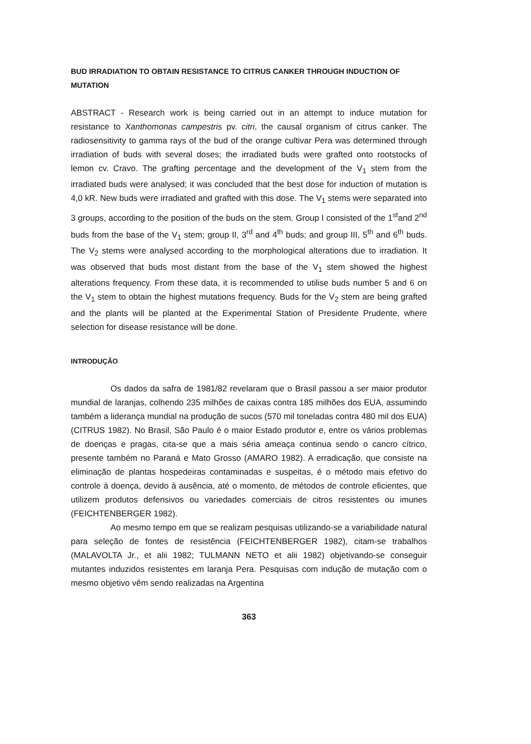BUD IRRADIATION TO OBTAIN RESISTANCE TO CITRUS CANKER THROUGH INDUCTION OF MUTATION
ABSTRACT - Research work is being carried out in an attempt to induce mutation for resistance to Xanthomonas campestris pv. citri, the causal organism of citrus canker. The radiosensitivity to gamma rays of the bud of the orange cultivar Pera was determined through irradiation of buds with several doses; the irradiated buds were grafted onto rootstocks of lemon cv. Cravo. The grafting percentage and the development of the V<sub>1</sub> stem from the irradiated buds were analysed; it was concluded that the best dose for induction of mutation is 4,0 kR. New buds were irradiated and grafted with this dose. The V<sub>1</sub> stems were separated into 3 groups, according to the position of the buds on the stem. Group I consisted of the 1<sup>st</sup>and 2<sup>nd</sup> buds from the base of the V<sub>1</sub> stem; group II, 3<sup>rd</sup> and 4<sup>th</sup> buds; and group III, 5<sup>th</sup> and 6<sup>th</sup> buds. The V<sub>2</sub> stems were analysed according to the morphological alterations due to irradiation. It was observed that buds most distant from the base of the V<sub>1</sub> stem showed the highest alterations frequency. From these data, it is recommended to utilise buds number 5 and 6 on the V<sub>1</sub> stem to obtain the highest mutations frequency. Buds for the V<sub>2</sub> stem are being grafted and the plants will be planted at the Experimental Station of Presidente Prudente, where selection for disease resistance will be done.
INTRODUÇÃO
Os dados da safra de 1981/82 revelaram que o Brasil passou a ser maior produtor mundial de laranjas, colhendo 235 milhões de caixas contra 185 milhões dos EUA, assumindo também a liderança mundial na produção de sucos (570 mil toneladas contra 480 mil dos EUA) (CITRUS 1982). No Brasil, São Paulo é o maior Estado produtor e, entre os vários problemas de doenças e pragas, cita-se que a mais séria ameaça continua sendo o cancro cítrico, presente também no Paraná e Mato Grosso (AMARO 1982). A erradicação, que consiste na eliminação de plantas hospedeiras contaminadas e suspeitas, é o método mais efetivo do controle à doença, devido à ausência, até o momento, de métodos de controle eficientes, que utilizem produtos defensivos ou variedades comerciais de citros resistentes ou imunes (FEICHTENBERGER 1982).
Ao mesmo tempo em que se realizam pesquisas utilizando-se a variabilidade natural para seleção de fontes de resistência (FEICHTENBERGER 1982), citam-se trabalhos (MALAVOLTA Jr., et alii 1982; TULMANN NETO et alii 1982) objetivando-se conseguir mutantes induzidos resistentes em laranja Pera. Pesquisas com indução de mutação com o mesmo objetivo vêm sendo realizadas na Argentina
363